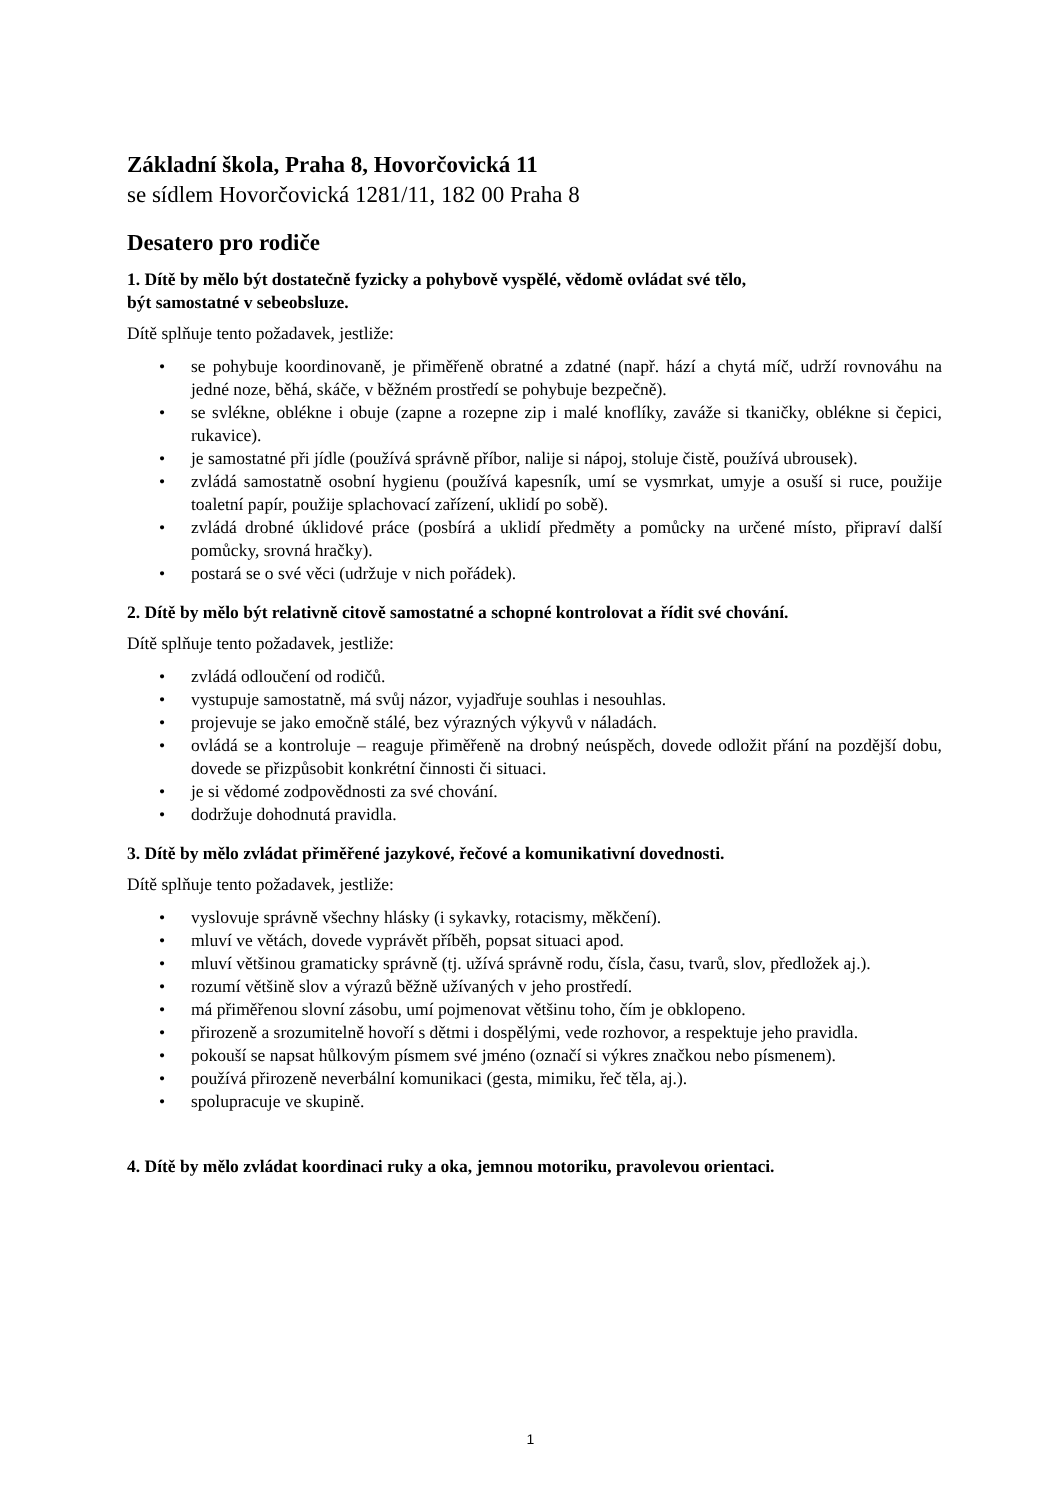Základní škola, Praha 8, Hovorčovická 11
se sídlem Hovorčovická 1281/11, 182 00 Praha 8
Desatero pro rodiče
1. Dítě by mělo být dostatečně fyzicky a pohybově vyspělé, vědomě ovládat své tělo,
být samostatné v sebeobsluze.
Dítě splňuje tento požadavek, jestliže:
• se pohybuje koordinovaně, je přiměřeně obratné a zdatné (např. hází a chytá míč, udrží rovnováhu na jedné noze, běhá, skáče, v běžném prostředí se pohybuje bezpečně).
• se svlékne, oblékne i obuje (zapne a rozepne zip i malé knoflíky, zaváže si tkaničky, oblékne si čepici, rukavice).
• je samostatné při jídle (používá správně příbor, nalije si nápoj, stoluje čistě, používá ubrousek).
• zvládá samostatně osobní hygienu (používá kapesník, umí se vysmrkat, umyje a osuší si ruce, použije toaletní papír, použije splachovací zařízení, uklidí po sobě).
• zvládá drobné úklidové práce (posbírá a uklidí předměty a pomůcky na určené místo, připraví další pomůcky, srovná hračky).
• postará se o své věci (udržuje v nich pořádek).
2. Dítě by mělo být relativně citově samostatné a schopné kontrolovat a řídit své chování.
Dítě splňuje tento požadavek, jestliže:
• zvládá odloučení od rodičů.
• vystupuje samostatně, má svůj názor, vyjadřuje souhlas i nesouhlas.
• projevuje se jako emočně stálé, bez výrazných výkyvů v náladách.
• ovládá se a kontroluje – reaguje přiměřeně na drobný neúspěch, dovede odložit přání na pozdější dobu, dovede se přizpůsobit konkrétní činnosti či situaci.
• je si vědomé zodpovědnosti za své chování.
• dodržuje dohodnutá pravidla.
3. Dítě by mělo zvládat přiměřené jazykové, řečové a komunikativní dovednosti.
Dítě splňuje tento požadavek, jestliže:
• vyslovuje správně všechny hlásky (i sykavky, rotacismy, měkčení).
• mluví ve větách, dovede vyprávět příběh, popsat situaci apod.
• mluví většinou gramaticky správně (tj. užívá správně rodu, čísla, času, tvarů, slov, předložek aj.).
• rozumí většině slov a výrazů běžně užívaných v jeho prostředí.
• má přiměřenou slovní zásobu, umí pojmenovat většinu toho, čím je obklopeno.
• přirozeně a srozumitelně hovoří s dětmi i dospělými, vede rozhovor, a respektuje jeho pravidla.
• pokouší se napsat hůlkovým písmem své jméno (označí si výkres značkou nebo písmenem).
• používá přirozeně neverbální komunikaci (gesta, mimiku, řeč těla, aj.).
• spolupracuje ve skupině.
4. Dítě by mělo zvládat koordinaci ruky a oka, jemnou motoriku, pravolevou orientaci.
1